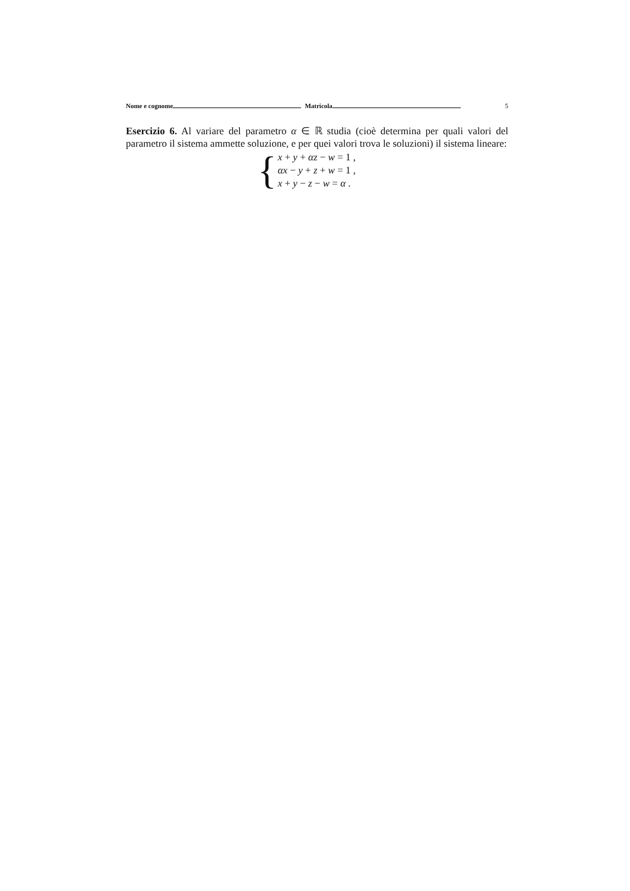Nome e cognome Matricola 5
Esercizio 6. Al variare del parametro α ∈ ℝ studia (cioè determina per quali valori del parametro il sistema ammette soluzione, e per quei valori trova le soluzioni) il sistema lineare:
{
x + y + αz − w = 1 ,
αx − y + z + w = 1 ,
x + y − z − w = α .